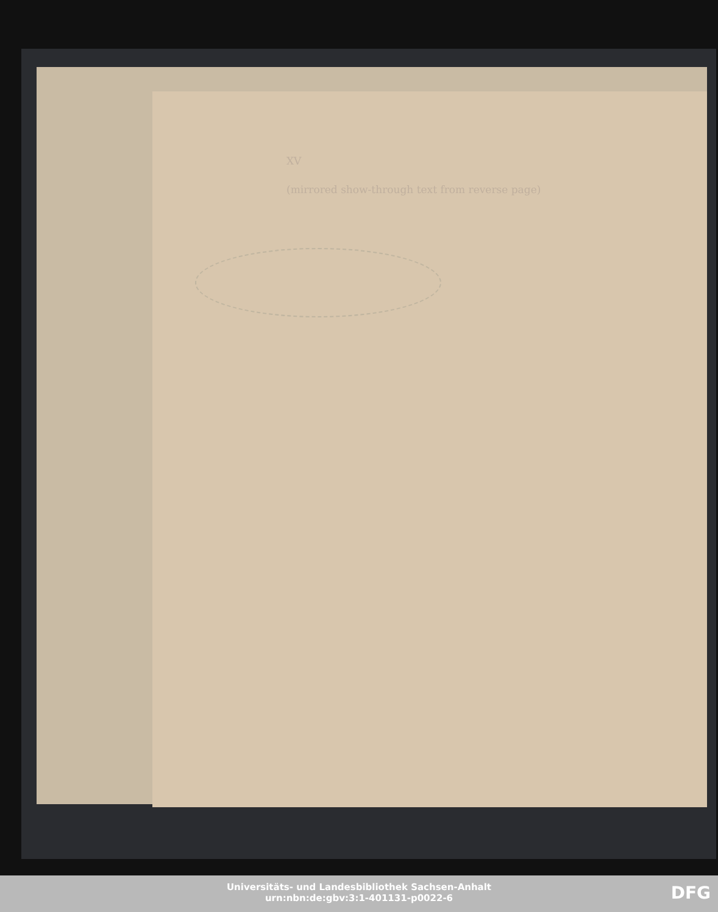XV
(mirrored show-through text from reverse page)
Universitäts- und Landesbibliothek Sachsen-Anhalt
urn:nbn:de:gbv:3:1-401131-p0022-6
DFG